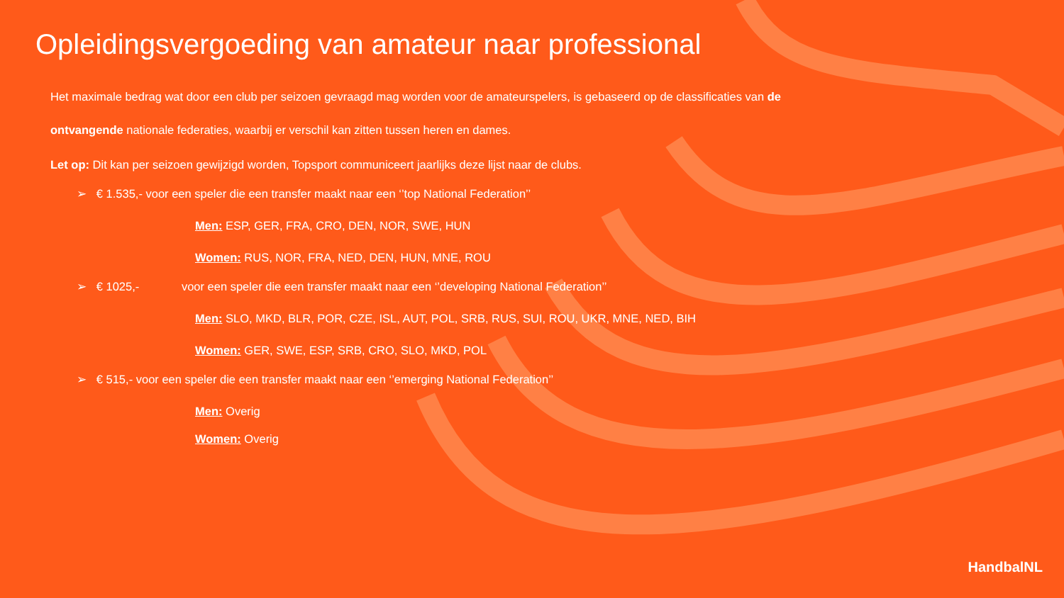Opleidingsvergoeding van amateur naar professional
Het maximale bedrag wat door een club per seizoen gevraagd mag worden voor de amateurspelers, is gebaseerd op de classificaties van de ontvangende nationale federaties, waarbij er verschil kan zitten tussen heren en dames.
Let op: Dit kan per seizoen gewijzigd worden, Topsport communiceert jaarlijks deze lijst naar de clubs.
➢ € 1.535,- voor een speler die een transfer maakt naar een ‘’top National Federation’’
Men: ESP, GER, FRA, CRO, DEN, NOR, SWE, HUN
Women: RUS, NOR, FRA, NED, DEN, HUN, MNE, ROU
➢ € 1025,- voor een speler die een transfer maakt naar een ‘’developing National Federation’’
Men: SLO, MKD, BLR, POR, CZE, ISL, AUT, POL, SRB, RUS, SUI, ROU, UKR, MNE, NED, BIH
Women: GER, SWE, ESP, SRB, CRO, SLO, MKD, POL
➢ € 515,- voor een speler die een transfer maakt naar een ‘’emerging National Federation’’
Men: Overig
Women: Overig
HandbalNL